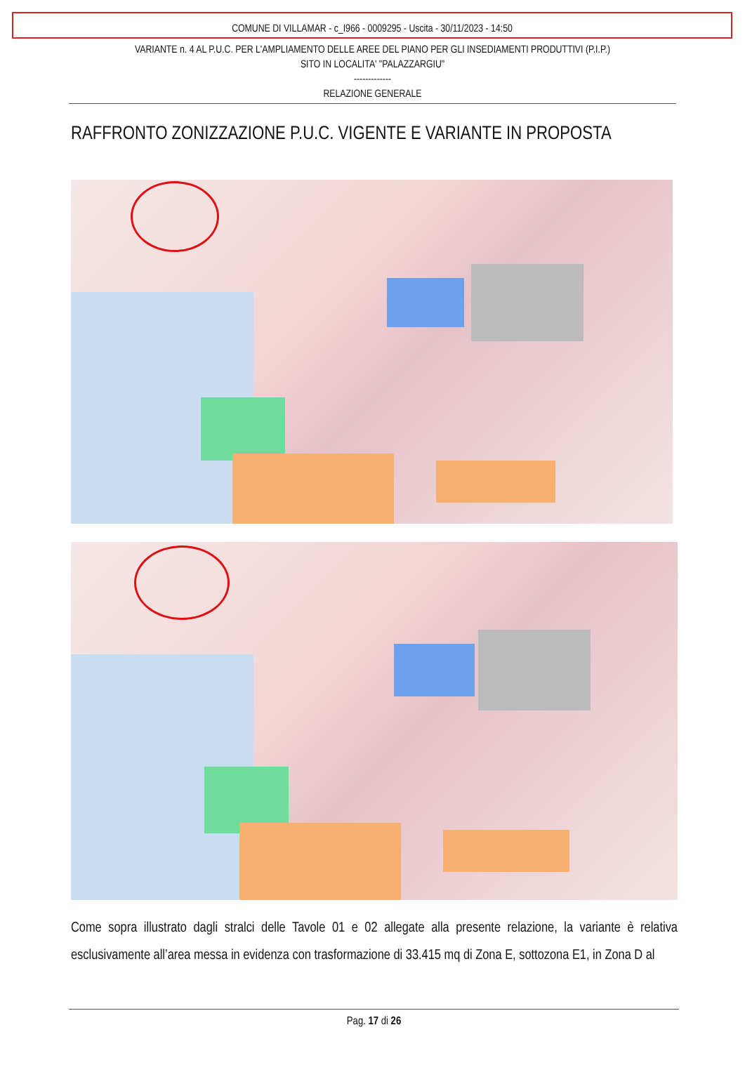COMUNE DI VILLAMAR - c_I966 - 0009295 - Uscita - 30/11/2023 - 14:50
VARIANTE n. 4 AL P.U.C. PER L'AMPLIAMENTO DELLE AREE DEL PIANO PER GLI INSEDIAMENTI PRODUTTIVI (P.I.P.)
SITO IN LOCALITA' "PALAZZARGIU"
-------------
RELAZIONE GENERALE
RAFFRONTO ZONIZZAZIONE P.U.C. VIGENTE E VARIANTE IN PROPOSTA
Come sopra illustrato dagli stralci delle Tavole 01 e 02 allegate alla presente relazione, la variante è relativa esclusivamente all’area messa in evidenza con trasformazione di 33.415 mq di Zona E, sottozona E1, in Zona D al
Pag. 17 di 26